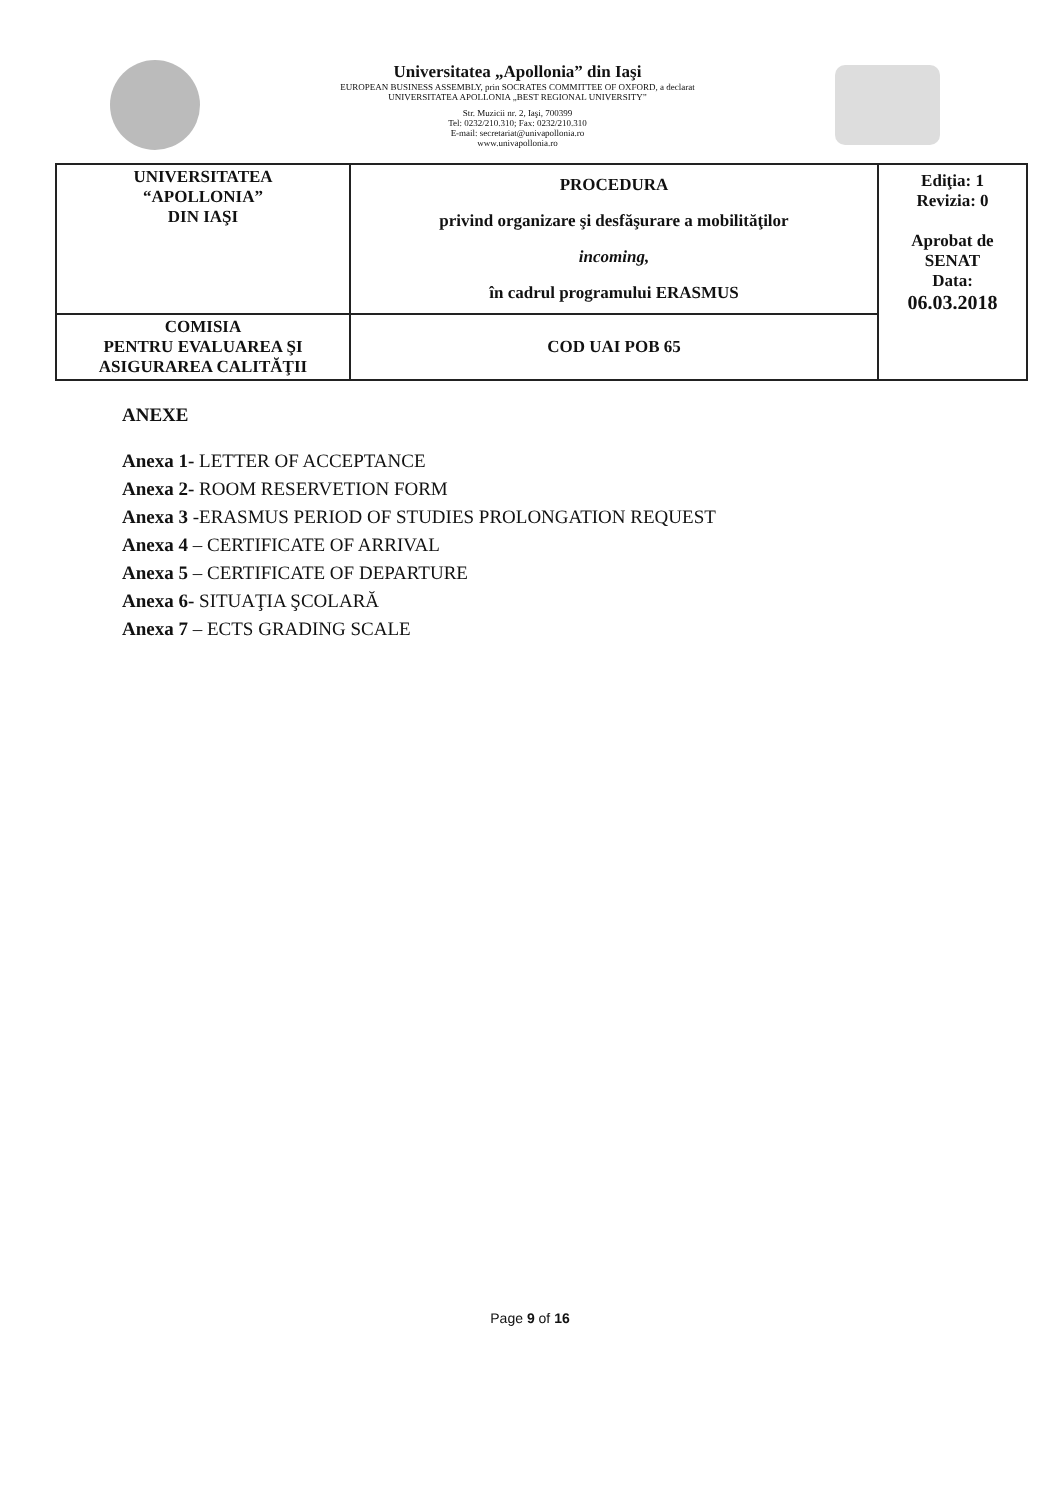Universitatea „Apollonia” din Iaşi
EUROPEAN BUSINESS ASSEMBLY, prin SOCRATES COMMITTEE OF OXFORD, a declarat
UNIVERSITATEA APOLLONIA „BEST REGIONAL UNIVERSITY”
Str. Muzicii nr. 2, Iaşi, 700399
Tel: 0232/210.310; Fax: 0232/210.310
E-mail: secretariat@univapollonia.ro
www.univapollonia.ro
| UNIVERSITATEA “APOLLONIA” DIN IAŞI | PROCEDURA privind organizare şi desfăşurare a mobilităţilor incoming, în cadrul programului ERASMUS | Ediţia: 1 Revizia: 0 Aprobat de SENAT Data: 06.03.2018 |
| COMISIA PENTRU EVALUAREA ŞI ASIGURAREA CALITĂŢII | COD UAI POB 65 | |
ANEXE
Anexa 1- LETTER OF ACCEPTANCE
Anexa 2- ROOM RESERVETION FORM
Anexa 3 -ERASMUS PERIOD OF STUDIES PROLONGATION REQUEST
Anexa 4 – CERTIFICATE OF ARRIVAL
Anexa 5 – CERTIFICATE OF DEPARTURE
Anexa 6- SITUAŢIA ŞCOLARĂ
Anexa 7 – ECTS GRADING SCALE
Page 9 of 16